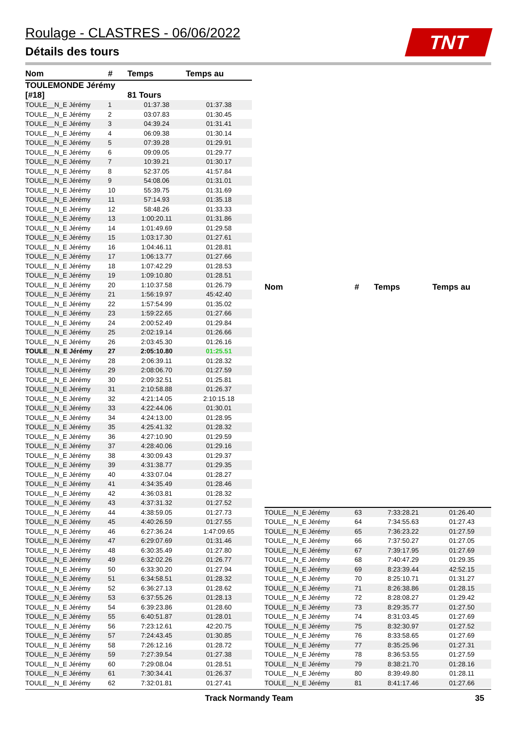Roulage - CLASTRES - 06/06/2022
Détails des tours
TNT
| Nom | # | Temps | Temps au |
| --- | --- | --- | --- |
| TOULEMONDE Jérémy [#18] | | 81 Tours | |
| TOULE__N_E Jérémy | 1 | 01:37.38 | 01:37.38 |
| TOULE__N_E Jérémy | 2 | 03:07.83 | 01:30.45 |
| TOULE__N_E Jérémy | 3 | 04:39.24 | 01:31.41 |
| TOULE__N_E Jérémy | 4 | 06:09.38 | 01:30.14 |
| TOULE__N_E Jérémy | 5 | 07:39.28 | 01:29.91 |
| TOULE__N_E Jérémy | 6 | 09:09.05 | 01:29.77 |
| TOULE__N_E Jérémy | 7 | 10:39.21 | 01:30.17 |
| TOULE__N_E Jérémy | 8 | 52:37.05 | 41:57.84 |
| TOULE__N_E Jérémy | 9 | 54:08.06 | 01:31.01 |
| TOULE__N_E Jérémy | 10 | 55:39.75 | 01:31.69 |
| TOULE__N_E Jérémy | 11 | 57:14.93 | 01:35.18 |
| TOULE__N_E Jérémy | 12 | 58:48.26 | 01:33.33 |
| TOULE__N_E Jérémy | 13 | 1:00:20.11 | 01:31.86 |
| TOULE__N_E Jérémy | 14 | 1:01:49.69 | 01:29.58 |
| TOULE__N_E Jérémy | 15 | 1:03:17.30 | 01:27.61 |
| TOULE__N_E Jérémy | 16 | 1:04:46.11 | 01:28.81 |
| TOULE__N_E Jérémy | 17 | 1:06:13.77 | 01:27.66 |
| TOULE__N_E Jérémy | 18 | 1:07:42.29 | 01:28.53 |
| TOULE__N_E Jérémy | 19 | 1:09:10.80 | 01:28.51 |
| TOULE__N_E Jérémy | 20 | 1:10:37.58 | 01:26.79 |
| TOULE__N_E Jérémy | 21 | 1:56:19.97 | 45:42.40 |
| TOULE__N_E Jérémy | 22 | 1:57:54.99 | 01:35.02 |
| TOULE__N_E Jérémy | 23 | 1:59:22.65 | 01:27.66 |
| TOULE__N_E Jérémy | 24 | 2:00:52.49 | 01:29.84 |
| TOULE__N_E Jérémy | 25 | 2:02:19.14 | 01:26.66 |
| TOULE__N_E Jérémy | 26 | 2:03:45.30 | 01:26.16 |
| TOULE__N_E Jérémy | 27 | 2:05:10.80 | 01:25.51 |
| TOULE__N_E Jérémy | 28 | 2:06:39.11 | 01:28.32 |
| TOULE__N_E Jérémy | 29 | 2:08:06.70 | 01:27.59 |
| TOULE__N_E Jérémy | 30 | 2:09:32.51 | 01:25.81 |
| TOULE__N_E Jérémy | 31 | 2:10:58.88 | 01:26.37 |
| TOULE__N_E Jérémy | 32 | 4:21:14.05 | 2:10:15.18 |
| TOULE__N_E Jérémy | 33 | 4:22:44.06 | 01:30.01 |
| TOULE__N_E Jérémy | 34 | 4:24:13.00 | 01:28.95 |
| TOULE__N_E Jérémy | 35 | 4:25:41.32 | 01:28.32 |
| TOULE__N_E Jérémy | 36 | 4:27:10.90 | 01:29.59 |
| TOULE__N_E Jérémy | 37 | 4:28:40.06 | 01:29.16 |
| TOULE__N_E Jérémy | 38 | 4:30:09.43 | 01:29.37 |
| TOULE__N_E Jérémy | 39 | 4:31:38.77 | 01:29.35 |
| TOULE__N_E Jérémy | 40 | 4:33:07.04 | 01:28.27 |
| TOULE__N_E Jérémy | 41 | 4:34:35.49 | 01:28.46 |
| TOULE__N_E Jérémy | 42 | 4:36:03.81 | 01:28.32 |
| TOULE__N_E Jérémy | 43 | 4:37:31.32 | 01:27.52 |
| TOULE__N_E Jérémy | 44 | 4:38:59.05 | 01:27.73 |
| TOULE__N_E Jérémy | 45 | 4:40:26.59 | 01:27.55 |
| TOULE__N_E Jérémy | 46 | 6:27:36.24 | 1:47:09.65 |
| TOULE__N_E Jérémy | 47 | 6:29:07.69 | 01:31.46 |
| TOULE__N_E Jérémy | 48 | 6:30:35.49 | 01:27.80 |
| TOULE__N_E Jérémy | 49 | 6:32:02.26 | 01:26.77 |
| TOULE__N_E Jérémy | 50 | 6:33:30.20 | 01:27.94 |
| TOULE__N_E Jérémy | 51 | 6:34:58.51 | 01:28.32 |
| TOULE__N_E Jérémy | 52 | 6:36:27.13 | 01:28.62 |
| TOULE__N_E Jérémy | 53 | 6:37:55.26 | 01:28.13 |
| TOULE__N_E Jérémy | 54 | 6:39:23.86 | 01:28.60 |
| TOULE__N_E Jérémy | 55 | 6:40:51.87 | 01:28.01 |
| TOULE__N_E Jérémy | 56 | 7:23:12.61 | 42:20.75 |
| TOULE__N_E Jérémy | 57 | 7:24:43.45 | 01:30.85 |
| TOULE__N_E Jérémy | 58 | 7:26:12.16 | 01:28.72 |
| TOULE__N_E Jérémy | 59 | 7:27:39.54 | 01:27.38 |
| TOULE__N_E Jérémy | 60 | 7:29:08.04 | 01:28.51 |
| TOULE__N_E Jérémy | 61 | 7:30:34.41 | 01:26.37 |
| TOULE__N_E Jérémy | 62 | 7:32:01.81 | 01:27.41 |
| Nom | # | Temps | Temps au |
| --- | --- | --- | --- |
| TOULE__N_E Jérémy | 63 | 7:33:28.21 | 01:26.40 |
| TOULE__N_E Jérémy | 64 | 7:34:55.63 | 01:27.43 |
| TOULE__N_E Jérémy | 65 | 7:36:23.22 | 01:27.59 |
| TOULE__N_E Jérémy | 66 | 7:37:50.27 | 01:27.05 |
| TOULE__N_E Jérémy | 67 | 7:39:17.95 | 01:27.69 |
| TOULE__N_E Jérémy | 68 | 7:40:47.29 | 01:29.35 |
| TOULE__N_E Jérémy | 69 | 8:23:39.44 | 42:52.15 |
| TOULE__N_E Jérémy | 70 | 8:25:10.71 | 01:31.27 |
| TOULE__N_E Jérémy | 71 | 8:26:38.86 | 01:28.15 |
| TOULE__N_E Jérémy | 72 | 8:28:08.27 | 01:29.42 |
| TOULE__N_E Jérémy | 73 | 8:29:35.77 | 01:27.50 |
| TOULE__N_E Jérémy | 74 | 8:31:03.45 | 01:27.69 |
| TOULE__N_E Jérémy | 75 | 8:32:30.97 | 01:27.52 |
| TOULE__N_E Jérémy | 76 | 8:33:58.65 | 01:27.69 |
| TOULE__N_E Jérémy | 77 | 8:35:25.96 | 01:27.31 |
| TOULE__N_E Jérémy | 78 | 8:36:53.55 | 01:27.59 |
| TOULE__N_E Jérémy | 79 | 8:38:21.70 | 01:28.16 |
| TOULE__N_E Jérémy | 80 | 8:39:49.80 | 01:28.11 |
| TOULE__N_E Jérémy | 81 | 8:41:17.46 | 01:27.66 |
Track Normandy Team 35